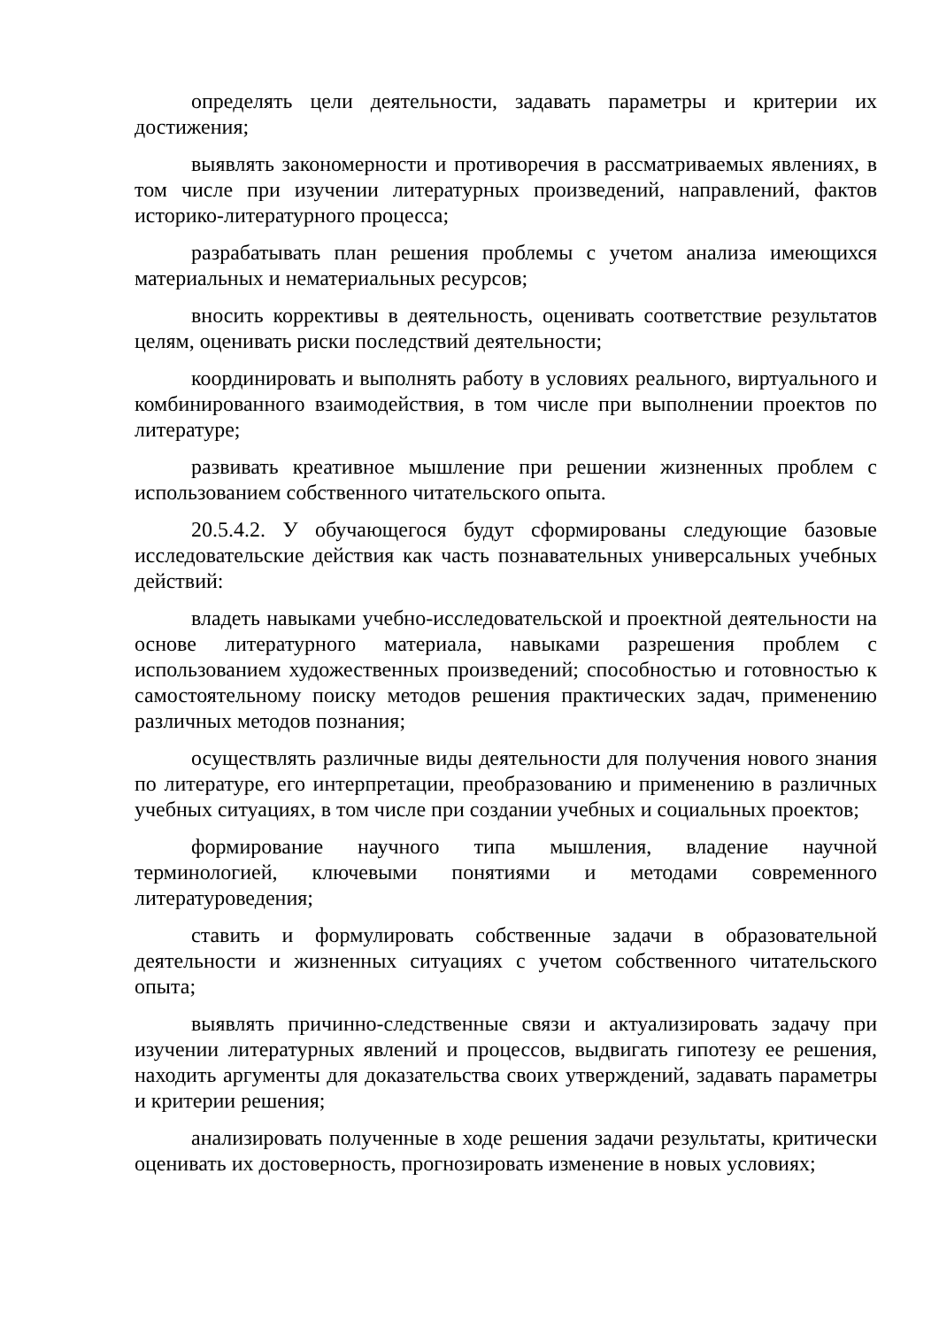определять цели деятельности, задавать параметры и критерии их достижения;
выявлять закономерности и противоречия в рассматриваемых явлениях, в том числе при изучении литературных произведений, направлений, фактов историко-литературного процесса;
разрабатывать план решения проблемы с учетом анализа имеющихся материальных и нематериальных ресурсов;
вносить коррективы в деятельность, оценивать соответствие результатов целям, оценивать риски последствий деятельности;
координировать и выполнять работу в условиях реального, виртуального и комбинированного взаимодействия, в том числе при выполнении проектов по литературе;
развивать креативное мышление при решении жизненных проблем с использованием собственного читательского опыта.
20.5.4.2. У обучающегося будут сформированы следующие базовые исследовательские действия как часть познавательных универсальных учебных действий:
владеть навыками учебно-исследовательской и проектной деятельности на основе литературного материала, навыками разрешения проблем с использованием художественных произведений; способностью и готовностью к самостоятельному поиску методов решения практических задач, применению различных методов познания;
осуществлять различные виды деятельности для получения нового знания по литературе, его интерпретации, преобразованию и применению в различных учебных ситуациях, в том числе при создании учебных и социальных проектов;
формирование научного типа мышления, владение научной терминологией, ключевыми понятиями и методами современного литературоведения;
ставить и формулировать собственные задачи в образовательной деятельности и жизненных ситуациях с учетом собственного читательского опыта;
выявлять причинно-следственные связи и актуализировать задачу при изучении литературных явлений и процессов, выдвигать гипотезу ее решения, находить аргументы для доказательства своих утверждений, задавать параметры и критерии решения;
анализировать полученные в ходе решения задачи результаты, критически оценивать их достоверность, прогнозировать изменение в новых условиях;